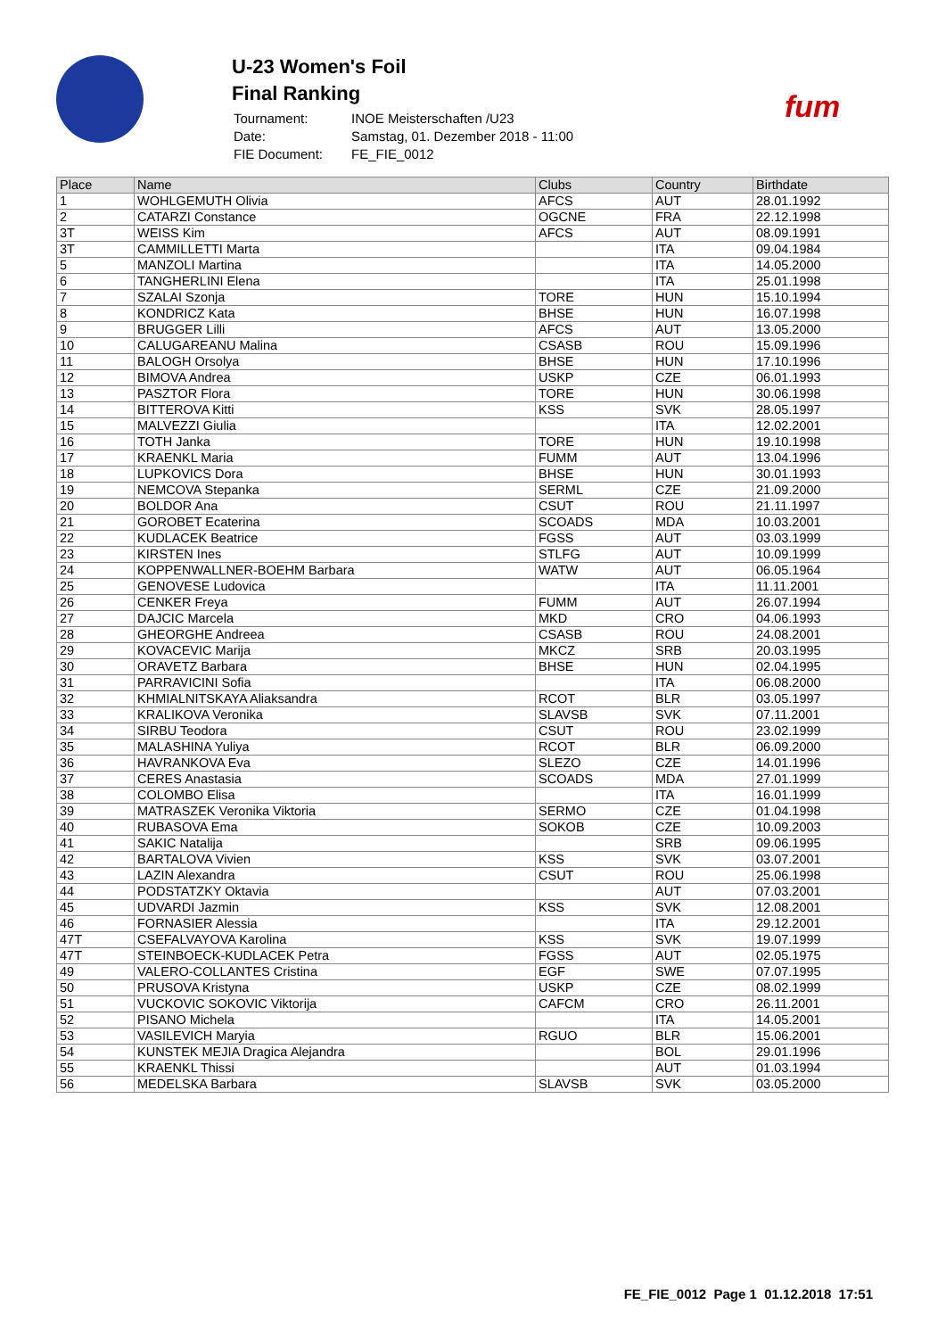U-23 Women's Foil
Final Ranking
| Tournament: | INOE Meisterschaften /U23 |
| Date: | Samstag, 01. Dezember 2018 - 11:00 |
| FIE Document: | FE_FIE_0012 |
fum
| Place | Name | Clubs | Country | Birthdate |
| --- | --- | --- | --- | --- |
| 1 | WOHLGEMUTH Olivia | AFCS | AUT | 28.01.1992 |
| 2 | CATARZI Constance | OGCNE | FRA | 22.12.1998 |
| 3T | WEISS Kim | AFCS | AUT | 08.09.1991 |
| 3T | CAMMILLETTI Marta | | ITA | 09.04.1984 |
| 5 | MANZOLI Martina | | ITA | 14.05.2000 |
| 6 | TANGHERLINI Elena | | ITA | 25.01.1998 |
| 7 | SZALAI Szonja | TORE | HUN | 15.10.1994 |
| 8 | KONDRICZ Kata | BHSE | HUN | 16.07.1998 |
| 9 | BRUGGER Lilli | AFCS | AUT | 13.05.2000 |
| 10 | CALUGAREANU Malina | CSASB | ROU | 15.09.1996 |
| 11 | BALOGH Orsolya | BHSE | HUN | 17.10.1996 |
| 12 | BIMOVA Andrea | USKP | CZE | 06.01.1993 |
| 13 | PASZTOR Flora | TORE | HUN | 30.06.1998 |
| 14 | BITTEROVA Kitti | KSS | SVK | 28.05.1997 |
| 15 | MALVEZZI Giulia | | ITA | 12.02.2001 |
| 16 | TOTH Janka | TORE | HUN | 19.10.1998 |
| 17 | KRAENKL Maria | FUMM | AUT | 13.04.1996 |
| 18 | LUPKOVICS Dora | BHSE | HUN | 30.01.1993 |
| 19 | NEMCOVA Stepanka | SERML | CZE | 21.09.2000 |
| 20 | BOLDOR Ana | CSUT | ROU | 21.11.1997 |
| 21 | GOROBET Ecaterina | SCOADS | MDA | 10.03.2001 |
| 22 | KUDLACEK Beatrice | FGSS | AUT | 03.03.1999 |
| 23 | KIRSTEN Ines | STLFG | AUT | 10.09.1999 |
| 24 | KOPPENWALLNER-BOEHM Barbara | WATW | AUT | 06.05.1964 |
| 25 | GENOVESE Ludovica | | ITA | 11.11.2001 |
| 26 | CENKER Freya | FUMM | AUT | 26.07.1994 |
| 27 | DAJCIC Marcela | MKD | CRO | 04.06.1993 |
| 28 | GHEORGHE Andreea | CSASB | ROU | 24.08.2001 |
| 29 | KOVACEVIC Marija | MKCZ | SRB | 20.03.1995 |
| 30 | ORAVETZ Barbara | BHSE | HUN | 02.04.1995 |
| 31 | PARRAVICINI Sofia | | ITA | 06.08.2000 |
| 32 | KHMIALNITSKAYA Aliaksandra | RCOT | BLR | 03.05.1997 |
| 33 | KRALIKOVA Veronika | SLAVSB | SVK | 07.11.2001 |
| 34 | SIRBU Teodora | CSUT | ROU | 23.02.1999 |
| 35 | MALASHINA Yuliya | RCOT | BLR | 06.09.2000 |
| 36 | HAVRANKOVA Eva | SLEZO | CZE | 14.01.1996 |
| 37 | CERES Anastasia | SCOADS | MDA | 27.01.1999 |
| 38 | COLOMBO Elisa | | ITA | 16.01.1999 |
| 39 | MATRASZEK Veronika Viktoria | SERMO | CZE | 01.04.1998 |
| 40 | RUBASOVA Ema | SOKOB | CZE | 10.09.2003 |
| 41 | SAKIC Natalija | | SRB | 09.06.1995 |
| 42 | BARTALOVA Vivien | KSS | SVK | 03.07.2001 |
| 43 | LAZIN Alexandra | CSUT | ROU | 25.06.1998 |
| 44 | PODSTATZKY Oktavia | | AUT | 07.03.2001 |
| 45 | UDVARDI Jazmin | KSS | SVK | 12.08.2001 |
| 46 | FORNASIER Alessia | | ITA | 29.12.2001 |
| 47T | CSEFALVAYOVA Karolina | KSS | SVK | 19.07.1999 |
| 47T | STEINBOECK-KUDLACEK Petra | FGSS | AUT | 02.05.1975 |
| 49 | VALERO-COLLANTES Cristina | EGF | SWE | 07.07.1995 |
| 50 | PRUSOVA Kristyna | USKP | CZE | 08.02.1999 |
| 51 | VUCKOVIC SOKOVIC Viktorija | CAFCM | CRO | 26.11.2001 |
| 52 | PISANO Michela | | ITA | 14.05.2001 |
| 53 | VASILEVICH Maryia | RGUO | BLR | 15.06.2001 |
| 54 | KUNSTEK MEJIA Dragica Alejandra | | BOL | 29.01.1996 |
| 55 | KRAENKL Thissi | | AUT | 01.03.1994 |
| 56 | MEDELSKA Barbara | SLAVSB | SVK | 03.05.2000 |
FE_FIE_0012 Page 1 01.12.2018 17:51